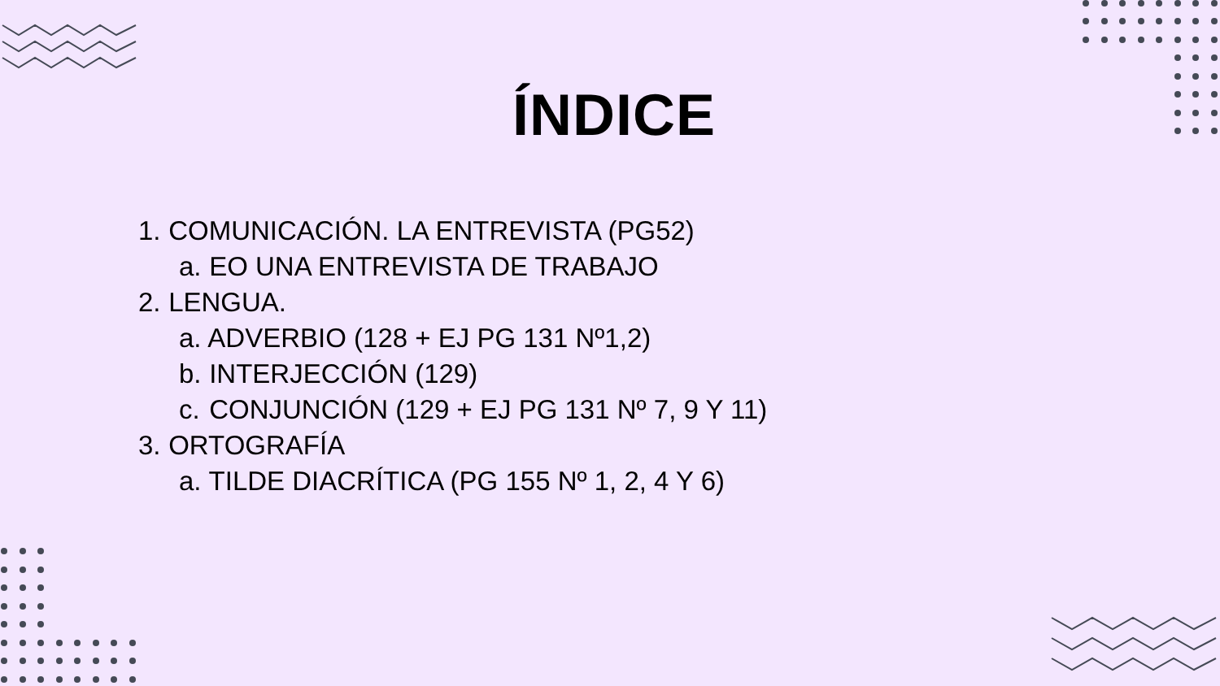ÍNDICE
1. COMUNICACIÓN. LA ENTREVISTA (PG52)
a. EO UNA ENTREVISTA DE TRABAJO
2. LENGUA.
a. ADVERBIO (128 + EJ PG 131 Nº1,2)
b. INTERJECCIÓN (129)
c. CONJUNCIÓN (129 + EJ PG 131 Nº 7, 9 Y 11)
3. ORTOGRAFÍA
a. TILDE DIACRÍTICA (PG 155 Nº 1, 2, 4 Y 6)